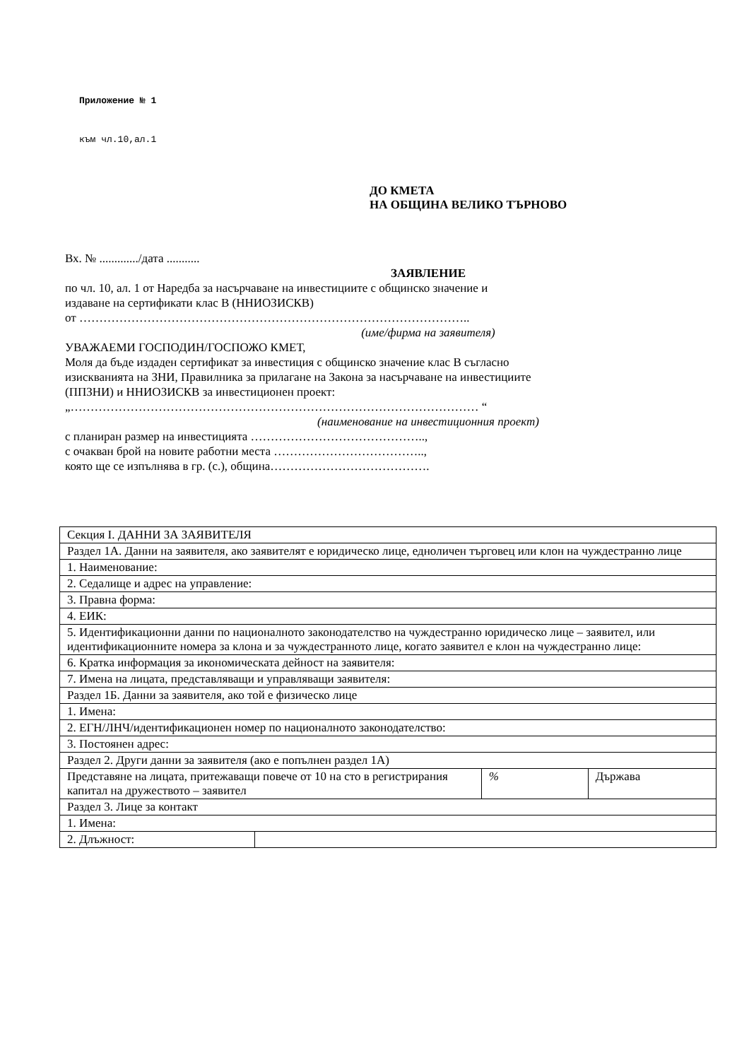Приложение № 1
към чл.10,ал.1
ДО КМЕТА
НА ОБЩИНА ВЕЛИКО ТЪРНОВО
Вх. № ............./дата ...........
ЗАЯВЛЕНИЕ
по чл. 10, ал. 1 от Наредба за насърчаване на инвестициите с общинско значение и
издаване на сертификати клас В (ННИОЗИСКВ)
от ……………………………………………………………………………………..
(име/фирма на заявителя)
УВАЖАЕМИ ГОСПОДИН/ГОСПОЖО КМЕТ,
Моля да бъде издаден сертификат за инвестиция с общинско значение клас В съгласно
изискванията на ЗНИ, Правилника за прилагане на Закона за насърчаване на инвестициите
(ППЗНИ) и ННИОЗИСКВ за инвестиционен проект:
„………………………………………………………………………………………… “
(наименование на инвестиционния проект)
с планиран размер на инвестицията ……………………………………..,
с очакван брой на новите работни места ………………………………..,
която ще се изпълнява в гр. (с.), община………………………………….
| Секция I. ДАННИ ЗА ЗАЯВИТЕЛЯ | | | |
| Раздел 1А. Данни на заявителя, ако заявителят е юридическо лице, едноличен търговец или клон на чуждестранно лице | | | |
| 1. Наименование: | | | |
| 2. Седалище и адрес на управление: | | | |
| 3. Правна форма: | | | |
| 4. ЕИК: | | | |
| 5. Идентификационни данни по националното законодателство на чуждестранно юридическо лице – заявител, или идентификационните номера за клона и за чуждестранното лице, когато заявител е клон на чуждестранно лице: | | | |
| 6. Кратка информация за икономическата дейност на заявителя: | | | |
| 7. Имена на лицата, представляващи и управляващи заявителя: | | | |
| Раздел 1Б. Данни за заявителя, ако той е физическо лице | | | |
| 1. Имена: | | | |
| 2. ЕГН/ЛНЧ/идентификационен номер по националното законодателство: | | | |
| 3. Постоянен адрес: | | | |
| Раздел 2. Други данни за заявителя (ако е попълнен раздел 1А) | | | |
| Представяне на лицата, притежаващи повече от 10 на сто в регистрирания капитал на дружеството – заявител | | % | Държава |
| Раздел 3. Лице за контакт | | | |
| 1. Имена: | | | |
| 2. Длъжност: | | | |